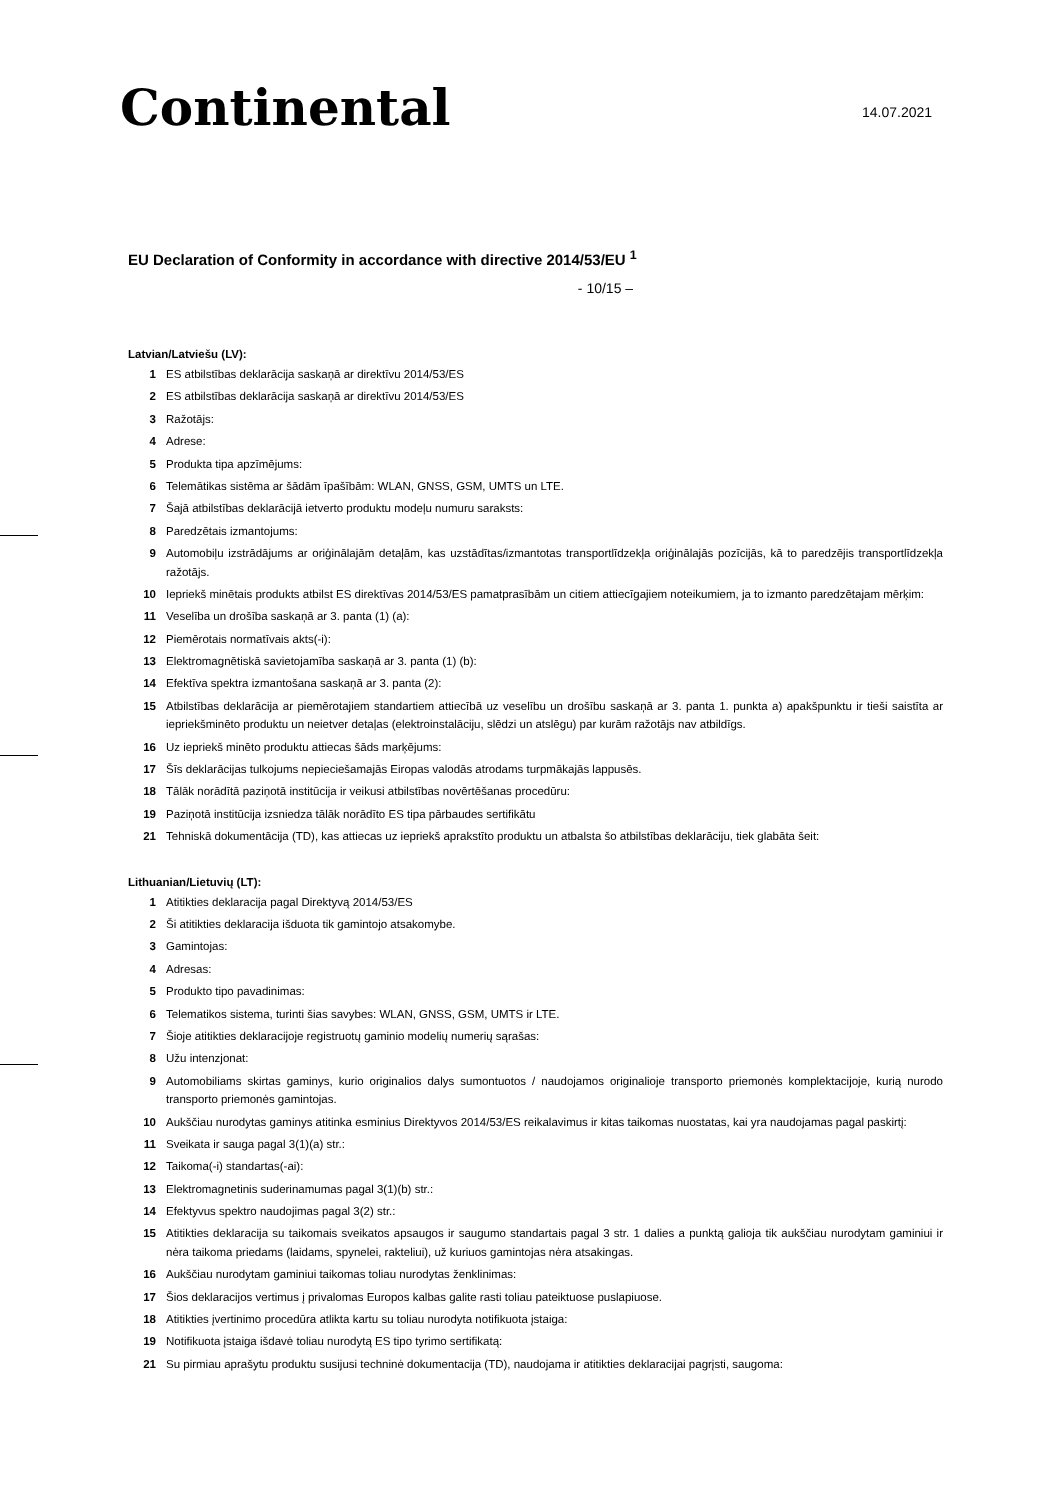Continental 14.07.2021
EU Declaration of Conformity in accordance with directive 2014/53/EU <sup>1</sup>
- 10/15 –
Latvian/Latviešu (LV):
| 1 | ES atbilstības deklarācija saskaņā ar direktīvu 2014/53/ES |
| 2 | ES atbilstības deklarācija saskaņā ar direktīvu 2014/53/ES |
| 3 | Ražotājs: |
| 4 | Adrese: |
| 5 | Produkta tipa apzīmējums: |
| 6 | Telemātikas sistēma ar šādām īpašībām: WLAN, GNSS, GSM, UMTS un LTE. |
| 7 | Šajā atbilstības deklarācijā ietverto produktu modeļu numuru saraksts: |
| 8 | Paredzētais izmantojums: |
| 9 | Automobiļu izstrādājums ar oriģinālajām detaļām, kas uzstādītas/izmantotas transportlīdzekļa oriģinālajās pozīcijās, kā to paredzējis transportlīdzekļa ražotājs. |
| 10 | Iepriekš minētais produkts atbilst ES direktīvas 2014/53/ES pamatprasībām un citiem attiecīgajiem noteikumiem, ja to izmanto paredzētajam mērķim: |
| 11 | Veselība un drošība saskaņā ar 3. panta (1) (a): |
| 12 | Piemērotais normatīvais akts(-i): |
| 13 | Elektromagnētiskā savietojamība saskaņā ar 3. panta (1) (b): |
| 14 | Efektīva spektra izmantošana saskaņā ar 3. panta (2): |
| 15 | Atbilstības deklarācija ar piemērotajiem standartiem attiecībā uz veselību un drošību saskaņā ar 3. panta 1. punkta a) apakšpunktu ir tieši saistīta ar iepriekšminēto produktu un neietver detaļas (elektroinstalāciju, slēdzi un atslēgu) par kurām ražotājs nav atbildīgs. |
| 16 | Uz iepriekš minēto produktu attiecas šāds marķējums: |
| 17 | Šīs deklarācijas tulkojums nepieciešamajās Eiropas valodās atrodams turpmākajās lappusēs. |
| 18 | Tālāk norādītā paziņotā institūcija ir veikusi atbilstības novērtēšanas procedūru: |
| 19 | Paziņotā institūcija izsniedza tālāk norādīto ES tipa pārbaudes sertifikātu |
| 21 | Tehniskā dokumentācija (TD), kas attiecas uz iepriekš aprakstīto produktu un atbalsta šo atbilstības deklarāciju, tiek glabāta šeit: |
Lithuanian/Lietuvių (LT):
| 1 | Atitikties deklaracija pagal Direktyvą 2014/53/ES |
| 2 | Ši atitikties deklaracija išduota tik gamintojo atsakomybe. |
| 3 | Gamintojas: |
| 4 | Adresas: |
| 5 | Produkto tipo pavadinimas: |
| 6 | Telematikos sistema, turinti šias savybes: WLAN, GNSS, GSM, UMTS ir LTE. |
| 7 | Šioje atitikties deklaracijoje registruotų gaminio modelių numerių sąrašas: |
| 8 | Užu intenzjonat: |
| 9 | Automobiliams skirtas gaminys, kurio originalios dalys sumontuotos / naudojamos originalioje transporto priemonės komplektacijoje, kurią nurodo transporto priemonės gamintojas. |
| 10 | Aukščiau nurodytas gaminys atitinka esminius Direktyvos 2014/53/ES reikalavimus ir kitas taikomas nuostatas, kai yra naudojamas pagal paskirtį: |
| 11 | Sveikata ir sauga pagal 3(1)(a) str.: |
| 12 | Taikoma(-i) standartas(-ai): |
| 13 | Elektromagnetinis suderinamumas pagal 3(1)(b) str.: |
| 14 | Efektyvus spektro naudojimas pagal 3(2) str.: |
| 15 | Atitikties deklaracija su taikomais sveikatos apsaugos ir saugumo standartais pagal 3 str. 1 dalies a punktą galioja tik aukščiau nurodytam gaminiui ir nėra taikoma priedams (laidams, spynelei, rakteliui), už kuriuos gamintojas nėra atsakingas. |
| 16 | Aukščiau nurodytam gaminiui taikomas toliau nurodytas ženklinimas: |
| 17 | Šios deklaracijos vertimus į privalomas Europos kalbas galite rasti toliau pateiktuose puslapiuose. |
| 18 | Atitikties įvertinimo procedūra atlikta kartu su toliau nurodyta notifikuota įstaiga: |
| 19 | Notifikuota įstaiga išdavė toliau nurodytą ES tipo tyrimo sertifikatą: |
| 21 | Su pirmiau aprašytu produktu susijusi techninė dokumentacija (TD), naudojama ir atitikties deklaracijai pagrįsti, saugoma: |